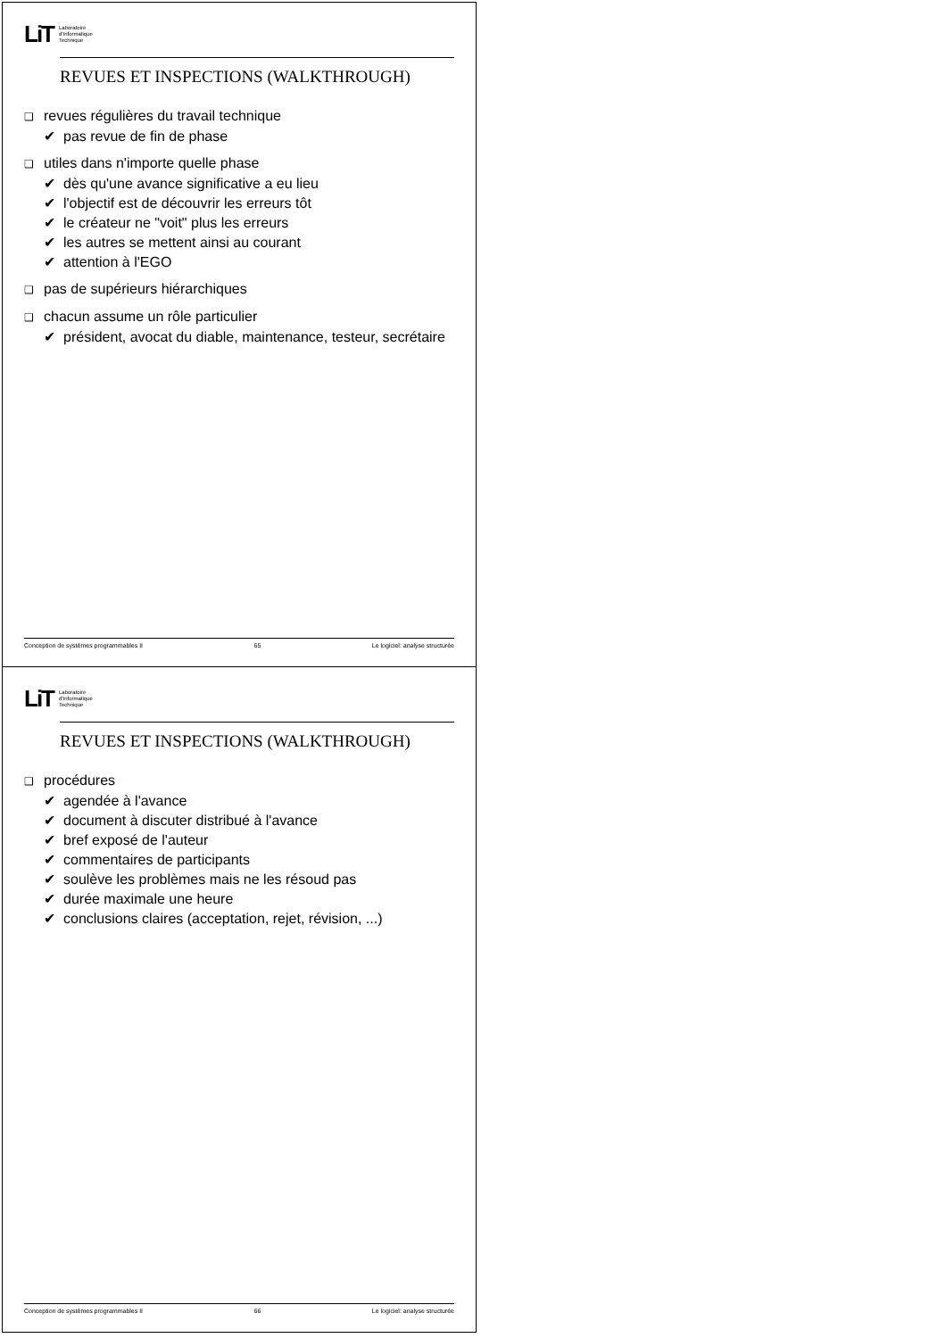LiT Laboratoire
d'Informatique
Technique
REVUES ET INSPECTIONS (WALKTHROUGH)
❑ revues régulières du travail technique
✔ pas revue de fin de phase
❑ utiles dans n'importe quelle phase
✔ dès qu'une avance significative a eu lieu
✔ l'objectif est de découvrir les erreurs tôt
✔ le créateur ne "voit" plus les erreurs
✔ les autres se mettent ainsi au courant
✔ attention à l'EGO
❑ pas de supérieurs hiérarchiques
❑ chacun assume un rôle particulier
✔ président, avocat du diable, maintenance, testeur, secrétaire
Conception de systèmes programmables II 65 Le logiciel: analyse structurée
LiT Laboratoire
d'Informatique
Technique
REVUES ET INSPECTIONS (WALKTHROUGH)
❑ procédures
✔ agendée à l'avance
✔ document à discuter distribué à l'avance
✔ bref exposé de l'auteur
✔ commentaires de participants
✔ soulève les problèmes mais ne les résoud pas
✔ durée maximale une heure
✔ conclusions claires (acceptation, rejet, révision, ...)
Conception de systèmes programmables II 66 Le logiciel: analyse structurée